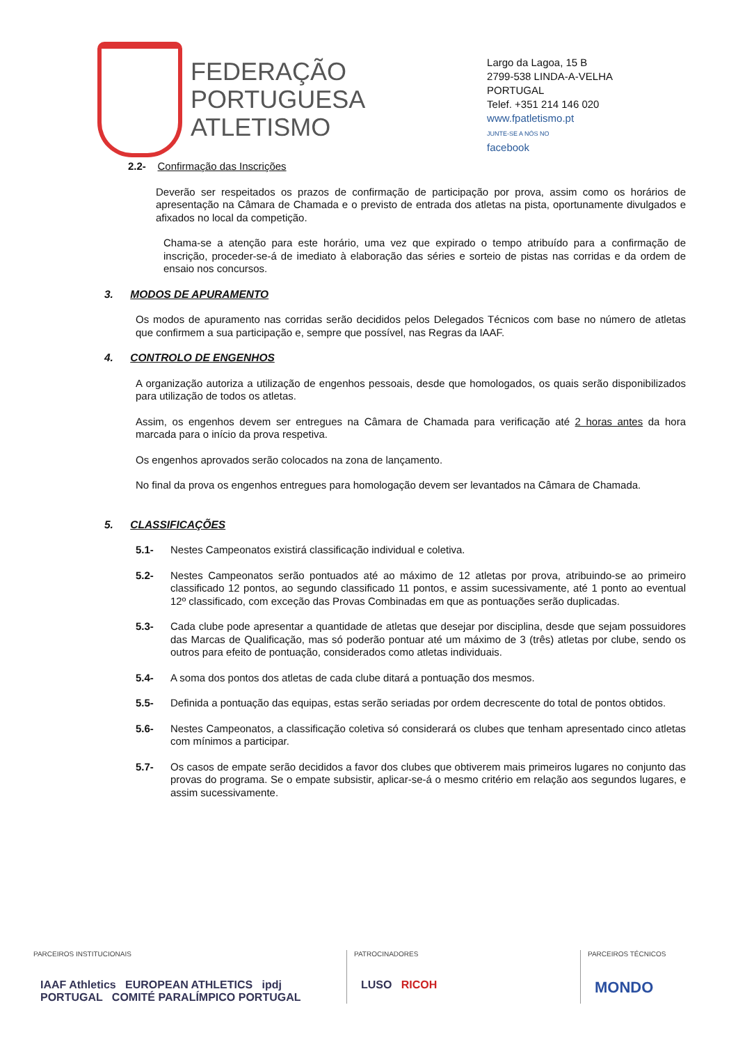FEDERAÇÃO
PORTUGUESA
ATLETISMO
Largo da Lagoa, 15 B
2799-538 LINDA-A-VELHA
PORTUGAL
Telef. +351 214 146 020
www.fpatletismo.pt
JUNTE-SE A NÓS NO
facebook
2.2- Confirmação das Inscrições
Deverão ser respeitados os prazos de confirmação de participação por prova, assim como os horários de apresentação na Câmara de Chamada e o previsto de entrada dos atletas na pista, oportunamente divulgados e afixados no local da competição.
Chama-se a atenção para este horário, uma vez que expirado o tempo atribuído para a confirmação de inscrição, proceder-se-á de imediato à elaboração das séries e sorteio de pistas nas corridas e da ordem de ensaio nos concursos.
3. MODOS DE APURAMENTO
Os modos de apuramento nas corridas serão decididos pelos Delegados Técnicos com base no número de atletas que confirmem a sua participação e, sempre que possível, nas Regras da IAAF.
4. CONTROLO DE ENGENHOS
A organização autoriza a utilização de engenhos pessoais, desde que homologados, os quais serão disponibilizados para utilização de todos os atletas.
Assim, os engenhos devem ser entregues na Câmara de Chamada para verificação até 2 horas antes da hora marcada para o início da prova respetiva.
Os engenhos aprovados serão colocados na zona de lançamento.
No final da prova os engenhos entregues para homologação devem ser levantados na Câmara de Chamada.
5. CLASSIFICAÇÕES
5.1- Nestes Campeonatos existirá classificação individual e coletiva.
5.2- Nestes Campeonatos serão pontuados até ao máximo de 12 atletas por prova, atribuindo-se ao primeiro classificado 12 pontos, ao segundo classificado 11 pontos, e assim sucessivamente, até 1 ponto ao eventual 12º classificado, com exceção das Provas Combinadas em que as pontuações serão duplicadas.
5.3- Cada clube pode apresentar a quantidade de atletas que desejar por disciplina, desde que sejam possuidores das Marcas de Qualificação, mas só poderão pontuar até um máximo de 3 (três) atletas por clube, sendo os outros para efeito de pontuação, considerados como atletas individuais.
5.4- A soma dos pontos dos atletas de cada clube ditará a pontuação dos mesmos.
5.5- Definida a pontuação das equipas, estas serão seriadas por ordem decrescente do total de pontos obtidos.
5.6- Nestes Campeonatos, a classificação coletiva só considerará os clubes que tenham apresentado cinco atletas com mínimos a participar.
5.7- Os casos de empate serão decididos a favor dos clubes que obtiverem mais primeiros lugares no conjunto das provas do programa. Se o empate subsistir, aplicar-se-á o mesmo critério em relação aos segundos lugares, e assim sucessivamente.
PARCEIROS INSTITUCIONAIS
IAAF Athletics EUROPEAN ATHLETICS ipdj PORTUGAL COMITÉ PARALÍMPICO PORTUGAL
PATROCINADORES
LUSO RICOH
PARCEIROS TÉCNICOS
MONDO